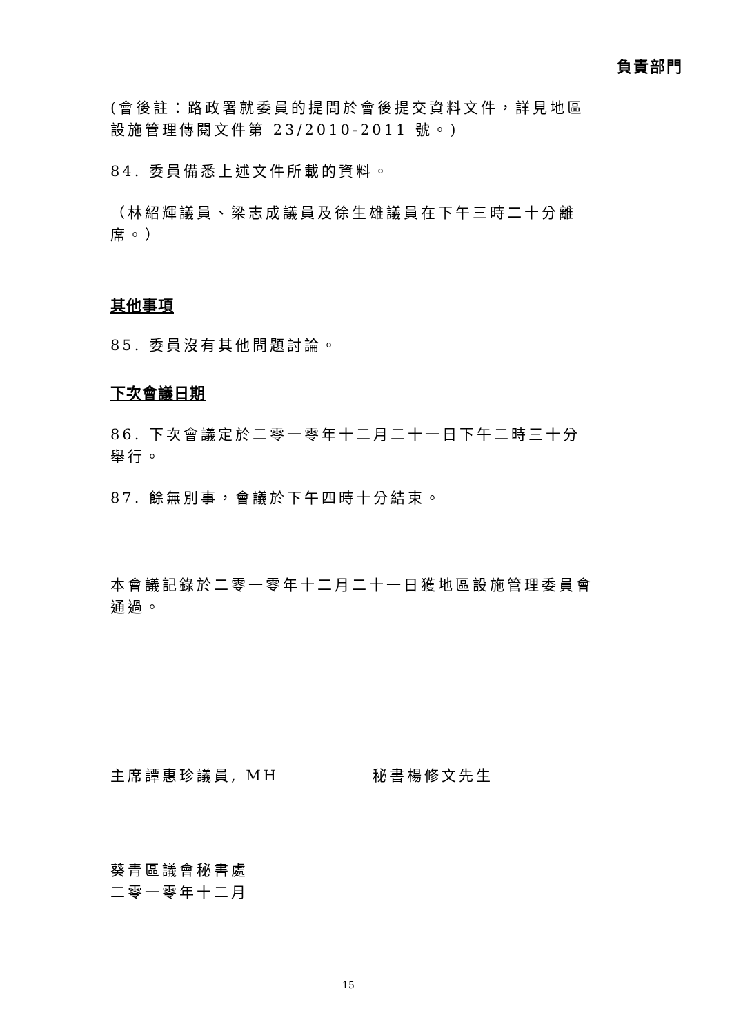負責部門
(會後註：路政署就委員的提問於會後提交資料文件，詳見地區設施管理傳閱文件第 23/2010-2011 號。)
84. 委員備悉上述文件所載的資料。
（林紹輝議員、梁志成議員及徐生雄議員在下午三時二十分離席。）
其他事項
85. 委員沒有其他問題討論。
下次會議日期
86. 下次會議定於二零一零年十二月二十一日下午二時三十分舉行。
87. 餘無別事，會議於下午四時十分結束。
本會議記錄於二零一零年十二月二十一日獲地區設施管理委員會通過。
主席譚惠珍議員, MH 秘書楊修文先生
葵青區議會秘書處
二零一零年十二月
15